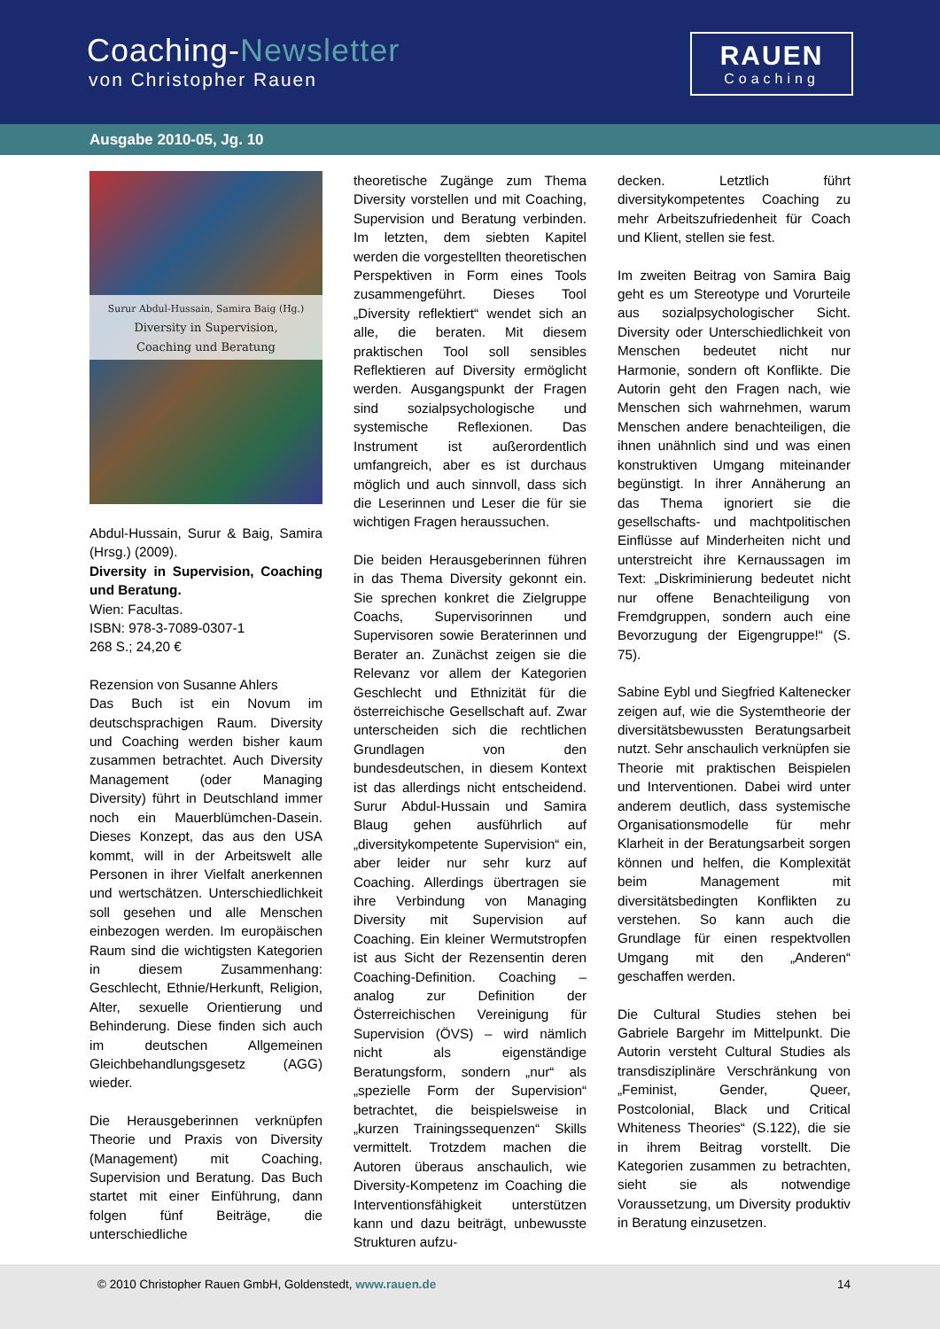Coaching-Newsletter
von Christopher Rauen
RAUEN
Coaching
Ausgabe 2010-05, Jg. 10
Surur Abdul-Hussain, Samira Baig (Hg.)
Diversity in Supervision,
Coaching und Beratung
Abdul-Hussain, Surur & Baig, Samira (Hrsg.) (2009).
Diversity in Supervision, Coaching und Beratung.
Wien: Facultas.
ISBN: 978-3-7089-0307-1
268 S.; 24,20 €
Rezension von Susanne Ahlers
Das Buch ist ein Novum im deutschsprachigen Raum. Diversity und Coaching werden bisher kaum zusammen betrachtet. Auch Diversity Management (oder Managing Diversity) führt in Deutschland immer noch ein Mauerblümchen-Dasein. Dieses Konzept, das aus den USA kommt, will in der Arbeitswelt alle Personen in ihrer Vielfalt anerkennen und wertschätzen. Unterschiedlichkeit soll gesehen und alle Menschen einbezogen werden. Im europäischen Raum sind die wichtigsten Kategorien in diesem Zusammenhang: Geschlecht, Ethnie/Herkunft, Religion, Alter, sexuelle Orientierung und Behinderung. Diese finden sich auch im deutschen Allgemeinen Gleichbehandlungsgesetz (AGG) wieder.
Die Herausgeberinnen verknüpfen Theorie und Praxis von Diversity (Management) mit Coaching, Supervision und Beratung. Das Buch startet mit einer Einführung, dann folgen fünf Beiträge, die unterschiedliche
theoretische Zugänge zum Thema Diversity vorstellen und mit Coaching, Supervision und Beratung verbinden. Im letzten, dem siebten Kapitel werden die vorgestellten theoretischen Perspektiven in Form eines Tools zusammengeführt. Dieses Tool „Diversity reflektiert“ wendet sich an alle, die beraten. Mit diesem praktischen Tool soll sensibles Reflektieren auf Diversity ermöglicht werden. Ausgangspunkt der Fragen sind sozialpsychologische und systemische Reflexionen. Das Instrument ist außerordentlich umfangreich, aber es ist durchaus möglich und auch sinnvoll, dass sich die Leserinnen und Leser die für sie wichtigen Fragen heraussuchen.
Die beiden Herausgeberinnen führen in das Thema Diversity gekonnt ein. Sie sprechen konkret die Zielgruppe Coachs, Supervisorinnen und Supervisoren sowie Beraterinnen und Berater an. Zunächst zeigen sie die Relevanz vor allem der Kategorien Geschlecht und Ethnizität für die österreichische Gesellschaft auf. Zwar unterscheiden sich die rechtlichen Grundlagen von den bundesdeutschen, in diesem Kontext ist das allerdings nicht entscheidend. Surur Abdul-Hussain und Samira Blaug gehen ausführlich auf „diversitykompetente Supervision“ ein, aber leider nur sehr kurz auf Coaching. Allerdings übertragen sie ihre Verbindung von Managing Diversity mit Supervision auf Coaching. Ein kleiner Wermutstropfen ist aus Sicht der Rezensentin deren Coaching-Definition. Coaching – analog zur Definition der Österreichischen Vereinigung für Supervision (ÖVS) – wird nämlich nicht als eigenständige Beratungsform, sondern „nur“ als „spezielle Form der Supervision“ betrachtet, die beispielsweise in „kurzen Trainingssequenzen“ Skills vermittelt. Trotzdem machen die Autoren überaus anschaulich, wie Diversity-Kompetenz im Coaching die Interventionsfähigkeit unterstützen kann und dazu beiträgt, unbewusste Strukturen aufzu-
decken. Letztlich führt diversitykompetentes Coaching zu mehr Arbeitszufriedenheit für Coach und Klient, stellen sie fest.
Im zweiten Beitrag von Samira Baig geht es um Stereotype und Vorurteile aus sozialpsychologischer Sicht. Diversity oder Unterschiedlichkeit von Menschen bedeutet nicht nur Harmonie, sondern oft Konflikte. Die Autorin geht den Fragen nach, wie Menschen sich wahrnehmen, warum Menschen andere benachteiligen, die ihnen unähnlich sind und was einen konstruktiven Umgang miteinander begünstigt. In ihrer Annäherung an das Thema ignoriert sie die gesellschafts- und machtpolitischen Einflüsse auf Minderheiten nicht und unterstreicht ihre Kernaussagen im Text: „Diskriminierung bedeutet nicht nur offene Benachteiligung von Fremdgruppen, sondern auch eine Bevorzugung der Eigengruppe!“ (S. 75).
Sabine Eybl und Siegfried Kaltenecker zeigen auf, wie die Systemtheorie der diversitätsbewussten Beratungsarbeit nutzt. Sehr anschaulich verknüpfen sie Theorie mit praktischen Beispielen und Interventionen. Dabei wird unter anderem deutlich, dass systemische Organisationsmodelle für mehr Klarheit in der Beratungsarbeit sorgen können und helfen, die Komplexität beim Management mit diversitätsbedingten Konflikten zu verstehen. So kann auch die Grundlage für einen respektvollen Umgang mit den „Anderen“ geschaffen werden.
Die Cultural Studies stehen bei Gabriele Bargehr im Mittelpunkt. Die Autorin versteht Cultural Studies als transdisziplinäre Verschränkung von „Feminist, Gender, Queer, Postcolonial, Black und Critical Whiteness Theories“ (S.122), die sie in ihrem Beitrag vorstellt. Die Kategorien zusammen zu betrachten, sieht sie als notwendige Voraussetzung, um Diversity produktiv in Beratung einzusetzen.
© 2010 Christopher Rauen GmbH, Goldenstedt, www.rauen.de 14